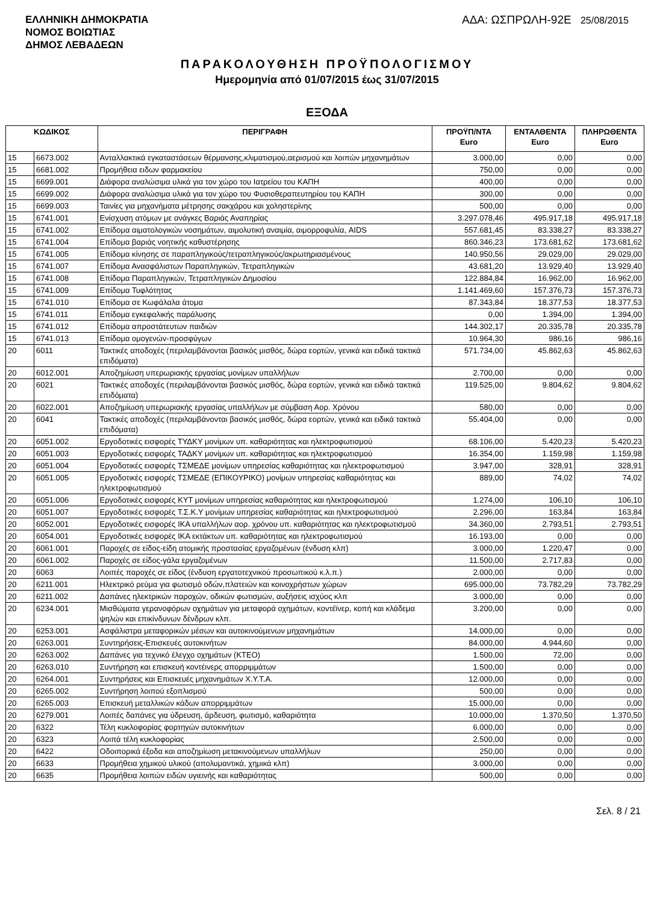ΕΛΛΗΝΙΚΗ ΔΗΜΟΚΡΑΤΙΑ
ΝΟΜΟΣ ΒΟΙΩΤΙΑΣ
ΔΗΜΟΣ ΛΕΒΑΔΕΩΝ
ΑΔΑ: ΩΣΠΡΩΛΗ-92Ε 25/08/2015
ΠΑΡΑΚΟΛΟΥΘΗΣΗ ΠΡΟΫΠΟΛΟΓΙΣΜΟΥ
Ημερομηνία από 01/07/2015 έως 31/07/2015
ΕΞΟΔΑ
| ΚΩΔΙΚΟΣ | | ΠΕΡΙΓΡΑΦΗ | ΠΡΟΫΠ/ΝΤΑ Euro | ΕΝΤΑΛΘΕΝΤΑ Euro | ΠΛΗΡΩΘΕΝΤΑ Euro |
| --- | --- | --- | --- | --- | --- |
| 15 | 6673.002 | Ανταλλακτικά εγκαταστάσεων θέρμανσης,κλιματισμού,αερισμού και λοιπών μηχανημάτων | 3.000,00 | 0,00 | 0,00 |
| 15 | 6681.002 | Προμήθεια ειδων φαρμακείου | 750,00 | 0,00 | 0,00 |
| 15 | 6699.001 | Διάφορα αναλώσιμα υλικά για τον χώρο του Ιατρείου του ΚΑΠΗ | 400,00 | 0,00 | 0,00 |
| 15 | 6699.002 | Διάφορα αναλώσιμα υλικά για τον χώρο του Φυσιοθεραπευτηρίου του ΚΑΠΗ | 300,00 | 0,00 | 0,00 |
| 15 | 6699.003 | Ταινίες για μηχανήματα μέτρησης σακχάρου και χοληστερίνης | 500,00 | 0,00 | 0,00 |
| 15 | 6741.001 | Ενίσχυση ατόμων με ανάγκες Βαριάς Αναπηρίας | 3.297.078,46 | 495.917,18 | 495.917,18 |
| 15 | 6741.002 | Επίδομα αιματολογικών νοσημάτων, αιμολυτική αναιμία, αιμορροφυλία, AIDS | 557.681,45 | 83.338,27 | 83.338,27 |
| 15 | 6741.004 | Επίδομα βαριάς νοητικής καθυστέρησης | 860.346,23 | 173.681,62 | 173.681,62 |
| 15 | 6741.005 | Επίδομα κίνησης σε παραπληγικούς/τετραπληγικούς/ακρωτηριασμένους | 140.950,56 | 29.029,00 | 29.029,00 |
| 15 | 6741.007 | Επίδομα Ανασφάλιστων Παραπληγικών, Τετραπληγικών | 43.681,20 | 13.929,40 | 13.929,40 |
| 15 | 6741.008 | Επίδομα Παραπληγικών, Τετραπληγικών Δημοσίου | 122.884,84 | 16.962,00 | 16.962,00 |
| 15 | 6741.009 | Επίδομα Τυφλότητας | 1.141.469,60 | 157.376,73 | 157.376,73 |
| 15 | 6741.010 | Επίδομα σε Κωφάλαλα άτομα | 87.343,84 | 18.377,53 | 18.377,53 |
| 15 | 6741.011 | Επίδομα εγκεφαλικής παράλυσης | 0,00 | 1.394,00 | 1.394,00 |
| 15 | 6741.012 | Επίδομα απροστάτευτων παιδιών | 144.302,17 | 20.335,78 | 20.335,78 |
| 15 | 6741.013 | Επίδομα ομογενών-προσφύγων | 10.964,30 | 986,16 | 986,16 |
| 20 | 6011 | Τακτικές αποδοχές (περιλαμβάνονται βασικός μισθός, δώρα εορτών, γενικά και ειδικά τακτικά επιδόματα) | 571.734,00 | 45.862,63 | 45.862,63 |
| 20 | 6012.001 | Αποζημίωση υπερωριακής εργασίας μονίμων υπαλλήλων | 2.700,00 | 0,00 | 0,00 |
| 20 | 6021 | Τακτικές αποδοχές (περιλαμβάνονται βασικός μισθός, δώρα εορτών, γενικά και ειδικά τακτικά επιδόματα) | 119.525,00 | 9.804,62 | 9.804,62 |
| 20 | 6022.001 | Αποζημίωση υπερωριακής εργασίας υπαλλήλων με σύμβαση Αορ. Χρόνου | 580,00 | 0,00 | 0,00 |
| 20 | 6041 | Τακτικές αποδοχές (περιλαμβάνονται βασικός μισθός, δώρα εορτών, γενικά και ειδικά τακτικά επιδόματα) | 55.404,00 | 0,00 | 0,00 |
| 20 | 6051.002 | Εργοδοτικές εισφορές ΤΥΔΚΥ μονίμων υπ. καθαριότητας και ηλεκτροφωτισμού | 68.106,00 | 5.420,23 | 5.420,23 |
| 20 | 6051.003 | Εργοδοτικές εισφορές ΤΑΔΚΥ μονίμων υπ. καθαριότητας και ηλεκτροφωτισμού | 16.354,00 | 1.159,98 | 1.159,98 |
| 20 | 6051.004 | Εργοδοτικές εισφορές ΤΣΜΕΔΕ μονίμων υπηρεσίας καθαριότητας και ηλεκτροφωτισμού | 3.947,00 | 328,91 | 328,91 |
| 20 | 6051.005 | Εργοδοτικές εισφορές ΤΣΜΕΔΕ (ΕΠΙΚΟΥΡΙΚΟ) μονίμων υπηρεσίας καθαριότητας και ηλεκτροφωτισμού | 889,00 | 74,02 | 74,02 |
| 20 | 6051.006 | Εργοδοτικές εισφορές ΚΥΤ μονίμων υπηρεσίας καθαριότητας και ηλεκτροφωτισμού | 1.274,00 | 106,10 | 106,10 |
| 20 | 6051.007 | Εργοδοτικές εισφορές Τ.Σ.Κ.Υ μονίμων υπηρεσίας καθαριότητας και ηλεκτροφωτισμού | 2.296,00 | 163,84 | 163,84 |
| 20 | 6052.001 | Εργοδοτικές εισφορές ΙΚΑ υπαλλήλων αορ. χρόνου υπ. καθαριότητας και ηλεκτροφωτισμού | 34.360,00 | 2.793,51 | 2.793,51 |
| 20 | 6054.001 | Εργοδοτικές εισφορές ΙΚΑ εκτάκτων υπ. καθαριότητας και ηλεκτροφωτισμού | 16.193,00 | 0,00 | 0,00 |
| 20 | 6061.001 | Παροχές σε είδος-είδη ατομικής προστασίας εργαζομένων (ένδυση κλπ) | 3.000,00 | 1.220,47 | 0,00 |
| 20 | 6061.002 | Παροχές σε είδος-γάλα εργαζομένων | 11.500,00 | 2.717,83 | 0,00 |
| 20 | 6063 | Λοιπές παροχές σε είδος (ένδυση εργατοτεχνικού προσωπικού κ.λ.π.) | 2.000,00 | 0,00 | 0,00 |
| 20 | 6211.001 | Ηλεκτρικό ρεύμα για φωτισμό οδών,πλατειών και κοινοχρήστων χώρων | 695.000,00 | 73.782,29 | 73.782,29 |
| 20 | 6211.002 | Δαπάνες ηλεκτρικών παροχών, οδικών φωτισμών, αυξήσεις ισχύος κλπ | 3.000,00 | 0,00 | 0,00 |
| 20 | 6234.001 | Μισθώματα γερανοφόρων οχημάτων για μεταφορά οχημάτων, κοντέϊνερ, κοπή και κλάδεμα ψηλών και επικίνδυνων δένδρων κλπ. | 3.200,00 | 0,00 | 0,00 |
| 20 | 6253.001 | Ασφάλιστρα μεταφορικών μέσων και αυτοκινούμενων μηχανημάτων | 14.000,00 | 0,00 | 0,00 |
| 20 | 6263.001 | Συντηρήσεις-Επισκευές αυτοκινήτων | 84.000,00 | 4.944,60 | 0,00 |
| 20 | 6263.002 | Δαπάνες για τεχνικό έλεγχο οχημάτων (ΚΤΕΟ) | 1.500,00 | 72,00 | 0,00 |
| 20 | 6263.010 | Συντήρηση και επισκευή κοντέινερς απορριμμάτων | 1.500,00 | 0,00 | 0,00 |
| 20 | 6264.001 | Συντηρήσεις και Επισκευές μηχανημάτων Χ.Υ.Τ.Α. | 12.000,00 | 0,00 | 0,00 |
| 20 | 6265.002 | Συντήρηση λοιπού εξοπλισμού | 500,00 | 0,00 | 0,00 |
| 20 | 6265.003 | Επισκευή μεταλλικών κάδων απορριμμάτων | 15.000,00 | 0,00 | 0,00 |
| 20 | 6279.001 | Λοιπές δαπάνες για ύδρευση, άρδευση, φωτισμό, καθαριότητα | 10.000,00 | 1.370,50 | 1.370,50 |
| 20 | 6322 | Τέλη κυκλοφορίας φορτηγών αυτοκινήτων | 6.000,00 | 0,00 | 0,00 |
| 20 | 6323 | Λοιπά τέλη κυκλοφορίας | 2.500,00 | 0,00 | 0,00 |
| 20 | 6422 | Οδοιπορικά έξοδα και αποζημίωση μετακινούμενων υπαλλήλων | 250,00 | 0,00 | 0,00 |
| 20 | 6633 | Προμήθεια χημικού υλικού (απολυμαντικά, χημικά κλπ) | 3.000,00 | 0,00 | 0,00 |
| 20 | 6635 | Προμήθεια λοιπών ειδών υγιεινής και καθαριότητας | 500,00 | 0,00 | 0,00 |
Σελ. 8 / 21